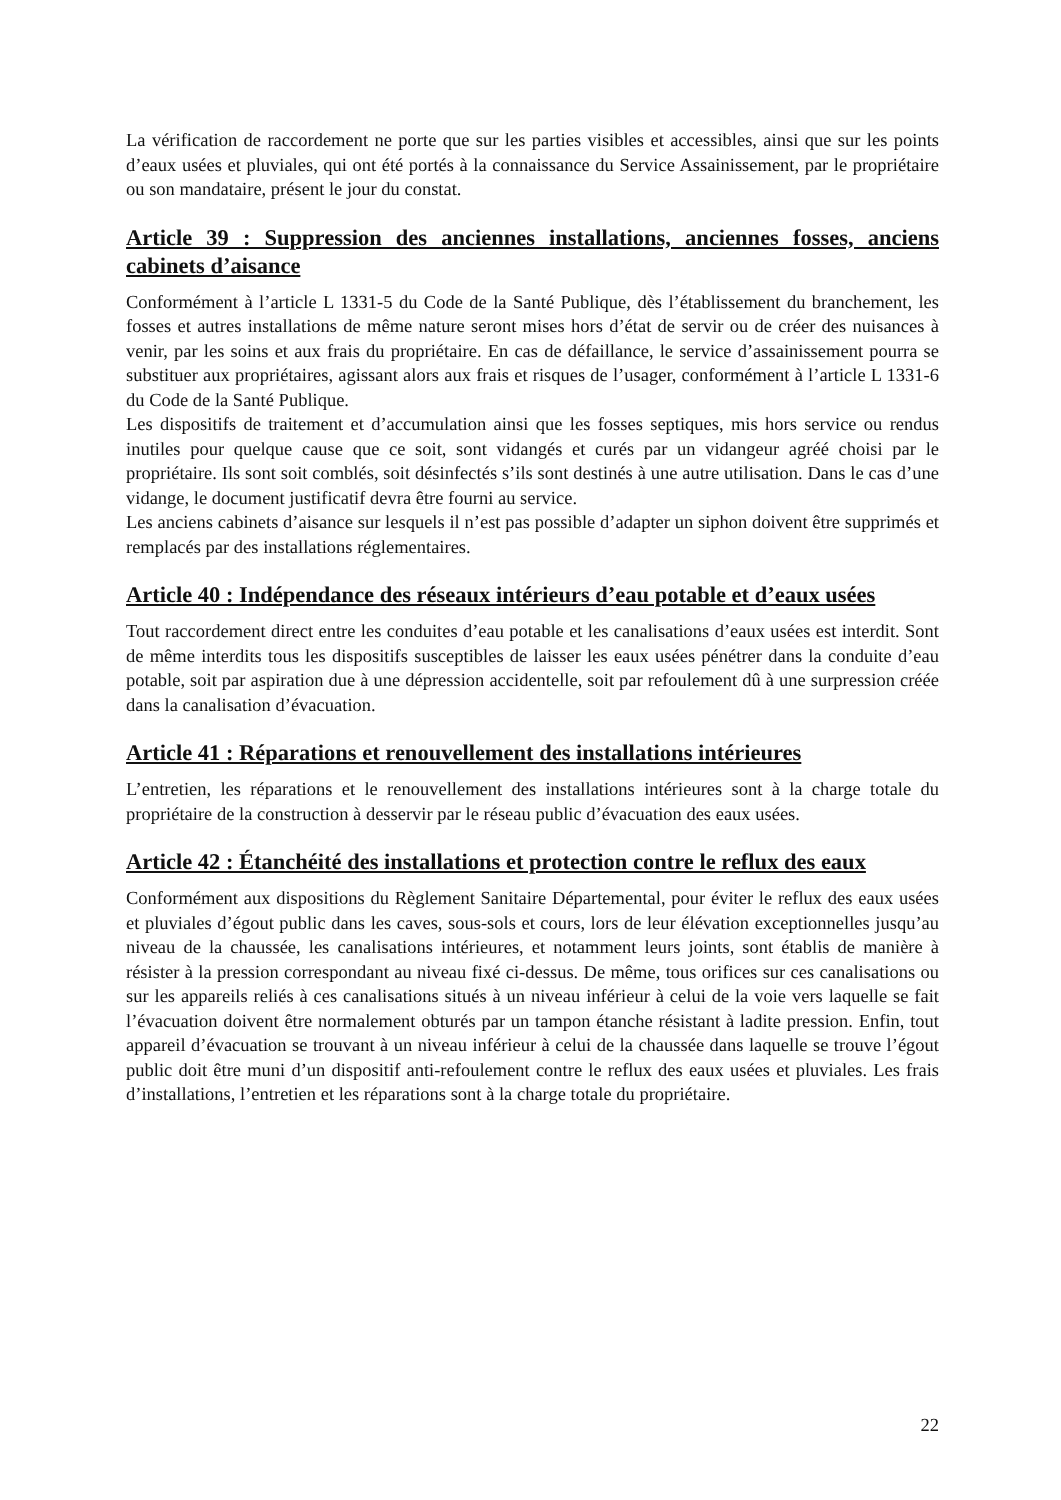La vérification de raccordement ne porte que sur les parties visibles et accessibles, ainsi que sur les points d’eaux usées et pluviales, qui ont été portés à la connaissance du Service Assainissement, par le propriétaire ou son mandataire, présent le jour du constat.
Article 39 : Suppression des anciennes installations, anciennes fosses, anciens cabinets d’aisance
Conformément à l’article L 1331-5 du Code de la Santé Publique, dès l’établissement du branchement, les fosses et autres installations de même nature seront mises hors d’état de servir ou de créer des nuisances à venir, par les soins et aux frais du propriétaire. En cas de défaillance, le service d’assainissement pourra se substituer aux propriétaires, agissant alors aux frais et risques de l’usager, conformément à l’article L 1331-6 du Code de la Santé Publique.
Les dispositifs de traitement et d’accumulation ainsi que les fosses septiques, mis hors service ou rendus inutiles pour quelque cause que ce soit, sont vidangés et curés par un vidangeur agréé choisi par le propriétaire. Ils sont soit comblés, soit désinfectés s’ils sont destinés à une autre utilisation. Dans le cas d’une vidange, le document justificatif devra être fourni au service.
Les anciens cabinets d’aisance sur lesquels il n’est pas possible d’adapter un siphon doivent être supprimés et remplacés par des installations réglementaires.
Article 40 : Indépendance des réseaux intérieurs d’eau potable et d’eaux usées
Tout raccordement direct entre les conduites d’eau potable et les canalisations d’eaux usées est interdit. Sont de même interdits tous les dispositifs susceptibles de laisser les eaux usées pénétrer dans la conduite d’eau potable, soit par aspiration due à une dépression accidentelle, soit par refoulement dû à une surpression créée dans la canalisation d’évacuation.
Article 41 : Réparations et renouvellement des installations intérieures
L’entretien, les réparations et le renouvellement des installations intérieures sont à la charge totale du propriétaire de la construction à desservir par le réseau public d’évacuation des eaux usées.
Article 42 : Étanchéité des installations et protection contre le reflux des eaux
Conformément aux dispositions du Règlement Sanitaire Départemental, pour éviter le reflux des eaux usées et pluviales d’égout public dans les caves, sous-sols et cours, lors de leur élévation exceptionnelles jusqu’au niveau de la chaussée, les canalisations intérieures, et notamment leurs joints, sont établis de manière à résister à la pression correspondant au niveau fixé ci-dessus. De même, tous orifices sur ces canalisations ou sur les appareils reliés à ces canalisations situés à un niveau inférieur à celui de la voie vers laquelle se fait l’évacuation doivent être normalement obturés par un tampon étanche résistant à ladite pression. Enfin, tout appareil d’évacuation se trouvant à un niveau inférieur à celui de la chaussée dans laquelle se trouve l’égout public doit être muni d’un dispositif anti-refoulement contre le reflux des eaux usées et pluviales. Les frais d’installations, l’entretien et les réparations sont à la charge totale du propriétaire.
22